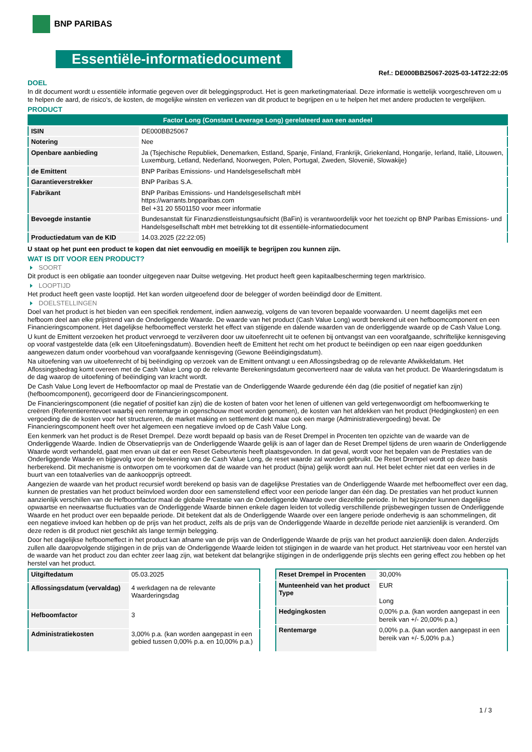BNP PARIBAS
Essentiële-informatiedocument
Ref.: DE000BB25067-2025-03-14T22:22:05
DOEL
In dit document wordt u essentiële informatie gegeven over dit beleggingsproduct. Het is geen marketingmateriaal. Deze informatie is wettelijk voorgeschreven om u te helpen de aard, de risico's, de kosten, de mogelijke winsten en verliezen van dit product te begrijpen en u te helpen het met andere producten te vergelijken.
PRODUCT
| Factor Long (Constant Leverage Long) gerelateerd aan een aandeel | |
| ISIN | DE000BB25067 |
| Notering | Nee |
| Openbare aanbieding | Ja (Tsjechische Republiek, Denemarken, Estland, Spanje, Finland, Frankrijk, Griekenland, Hongarije, Ierland, Italië, Litouwen, Luxemburg, Letland, Nederland, Noorwegen, Polen, Portugal, Zweden, Slovenië, Slowakije) |
| de Emittent | BNP Paribas Emissions- und Handelsgesellschaft mbH |
| Garantieverstrekker | BNP Paribas S.A. |
| Fabrikant | BNP Paribas Emissions- und Handelsgesellschaft mbH https://warrants.bnpparibas.com Bel +31 20 5501150 voor meer informatie |
| Bevoegde instantie | Bundesanstalt für Finanzdienstleistungsaufsicht (BaFin) is verantwoordelijk voor het toezicht op BNP Paribas Emissions- und Handelsgesellschaft mbH met betrekking tot dit essentiële-informatiedocument |
| Productiedatum van de KID | 14.03.2025 (22:22:05) |
U staat op het punt een product te kopen dat niet eenvoudig en moeilijk te begrijpen zou kunnen zijn.
WAT IS DIT VOOR EEN PRODUCT?
SOORT
Dit product is een obligatie aan toonder uitgegeven naar Duitse wetgeving. Het product heeft geen kapitaalbescherming tegen marktrisico.
LOOPTIJD
Het product heeft geen vaste looptijd. Het kan worden uitgeoefend door de belegger of worden beëindigd door de Emittent.
DOELSTELLINGEN
Doel van het product is het bieden van een specifiek rendement, indien aanwezig, volgens de van tevoren bepaalde voorwaarden. U neemt dagelijks met een hefboom deel aan elke prijstrend van de Onderliggende Waarde. De waarde van het product (Cash Value Long) wordt berekend uit een hefboomcomponent en een Financieringscomponent. Het dagelijkse hefboomeffect versterkt het effect van stijgende en dalende waarden van de onderliggende waarde op de Cash Value Long.
U kunt de Emittent verzoeken het product vervroegd te verzilveren door uw uitoefenrecht uit te oefenen bij ontvangst van een voorafgaande, schriftelijke kennisgeving op vooraf vastgestelde data (elk een Uitoefeningsdatum). Bovendien heeft de Emittent het recht om het product te beëindigen op een naar eigen goeddunken aangewezen datum onder voorbehoud van voorafgaande kennisgeving (Gewone Beëindigingsdatum).
Na uitoefening van uw uitoefenrecht of bij beëindiging op verzoek van de Emittent ontvangt u een Aflossingsbedrag op de relevante Afwikkeldatum. Het Aflossingsbedrag komt overeen met de Cash Value Long op de relevante Berekeningsdatum geconverteerd naar de valuta van het product. De Waarderingsdatum is de dag waarop de uitoefening of beëindiging van kracht wordt.
De Cash Value Long levert de Hefboomfactor op maal de Prestatie van de Onderliggende Waarde gedurende één dag (die positief of negatief kan zijn) (hefboomcomponent), gecorrigeerd door de Financieringscomponent.
De Financieringscomponent (die negatief of positief kan zijn) die de kosten of baten voor het lenen of uitlenen van geld vertegenwoordigt om hefboomwerking te creëren (Referentierentevoet waarbij een rentemarge in ogenschouw moet worden genomen), de kosten van het afdekken van het product (Hedgingkosten) en een vergoeding die de kosten voor het structureren, de market making en settlement dekt maar ook een marge (Administratievergoeding) bevat. De Financieringscomponent heeft over het algemeen een negatieve invloed op de Cash Value Long.
Een kenmerk van het product is de Reset Drempel. Deze wordt bepaald op basis van de Reset Drempel in Procenten ten opzichte van de waarde van de Onderliggende Waarde. Indien de Observatieprijs van de Onderliggende Waarde gelijk is aan of lager dan de Reset Drempel tijdens de uren waarin de Onderliggende Waarde wordt verhandeld, gaat men ervan uit dat er een Reset Gebeurtenis heeft plaatsgevonden. In dat geval, wordt voor het bepalen van de Prestaties van de Onderliggende Waarde en bijgevolg voor de berekening van de Cash Value Long, de reset waarde zal worden gebruikt. De Reset Drempel wordt op deze basis herberekend. Dit mechanisme is ontworpen om te voorkomen dat de waarde van het product (bijna) gelijk wordt aan nul. Het belet echter niet dat een verlies in de buurt van een totaalverlies van de aankoopprijs optreedt.
Aangezien de waarde van het product recursief wordt berekend op basis van de dagelijkse Prestaties van de Onderliggende Waarde met hefboomeffect over een dag, kunnen de prestaties van het product beïnvloed worden door een samenstellend effect voor een periode langer dan één dag. De prestaties van het product kunnen aanzienlijk verschillen van de Hefboomfactor maal de globale Prestatie van de Onderliggende Waarde over diezelfde periode. In het bijzonder kunnen dagelijkse opwaartse en neerwaartse fluctuaties van de Onderliggende Waarde binnen enkele dagen leiden tot volledig verschillende prijsbewegingen tussen de Onderliggende Waarde en het product over een bepaalde periode. Dit betekent dat als de Onderliggende Waarde over een langere periode onderhevig is aan schommelingen, dit een negatieve invloed kan hebben op de prijs van het product, zelfs als de prijs van de Onderliggende Waarde in dezelfde periode niet aanzienlijk is veranderd. Om deze reden is dit product niet geschikt als lange termijn belegging.
Door het dagelijkse hefboomeffect in het product kan afname van de prijs van de Onderliggende Waarde de prijs van het product aanzienlijk doen dalen. Anderzijds zullen alle daaropvolgende stijgingen in de prijs van de Onderliggende Waarde leiden tot stijgingen in de waarde van het product. Het startniveau voor een herstel van de waarde van het product zou dan echter zeer laag zijn, wat betekent dat belangrijke stijgingen in de onderliggende prijs slechts een gering effect zou hebben op het herstel van het product.
| Uitgiftedatum | 05.03.2025 |
| Aflossingsdatum (vervaldag) | 4 werkdagen na de relevante Waarderingsdag |
| Hefboomfactor | 3 |
| Administratiekosten | 3,00% p.a. (kan worden aangepast in een gebied tussen 0,00% p.a. en 10,00% p.a.) |
| Reset Drempel in Procenten | 30,00% |
| Munteenheid van het product Type | EUR Long |
| Hedgingkosten | 0,00% p.a. (kan worden aangepast in een bereik van +/- 20,00% p.a.) |
| Rentemarge | 0,00% p.a. (kan worden aangepast in een bereik van +/- 5,00% p.a.) |
1 / 3